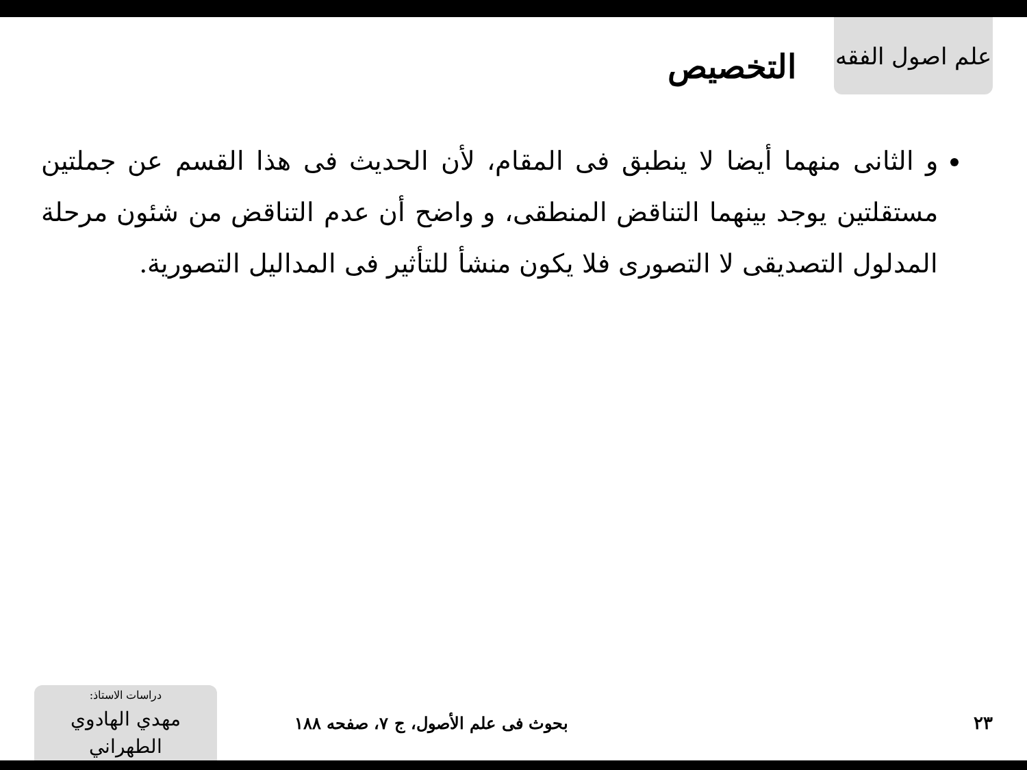علم اصول الفقه
التخصيص
و الثانى منهما أيضا لا ينطبق فى المقام، لأن الحديث فى هذا القسم عن جملتين مستقلتين يوجد بينهما التناقض المنطقى، و واضح أن عدم التناقض من شئون مرحلة المدلول التصديقى لا التصورى فلا يكون منشأ للتأثير فى المداليل التصورية.
٢٣
بحوث فى علم الأصول، ج ٧، صفحه ١٨٨
دراسات الاستاذ:
مهدي الهادوي الطهراني